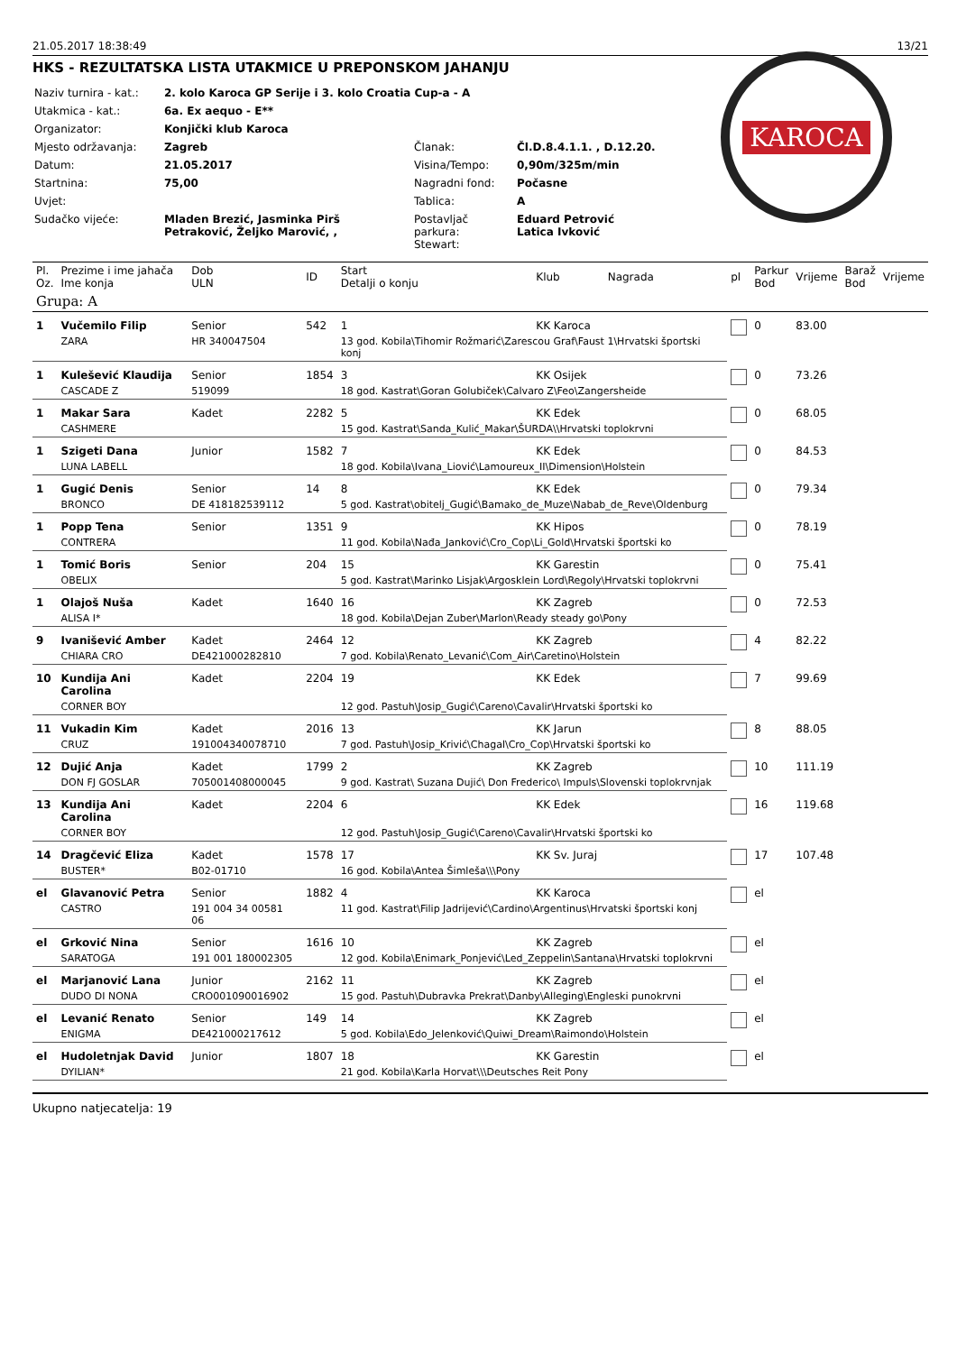21.05.2017 18:38:49 13/21
HKS - REZULTATSKA LISTA UTAKMICE U PREPONSKOM JAHANJU
| Naziv turnira - kat.: | 2. kolo Karoca GP Serije i 3. kolo Croatia Cup-a - A | | |
| Utakmica - kat.: | 6a. Ex aequo - E** | | |
| Organizator: | Konjički klub Karoca | | |
| Mjesto održavanja: | Zagreb | Članak: | Čl.D.8.4.1.1. , D.12.20. |
| Datum: | 21.05.2017 | Visina/Tempo: | 0,90m/325m/min |
| Startnina: | 75,00 | Nagradni fond: | Počasne |
| Uvjet: | | Tablica: | A |
| Sudačko vijeće: | Mladen Brezić, Jasminka Pirš Petraković, Željko Marović, , | Postavljač parkura: Stewart: | Eduard Petrović Latica Ivković |
KAROCA
| Pl. Oz. | Prezime i ime jahača Ime konja | Dob ULN | ID | Start Detalji o konju | Klub | Nagrada | pl | Parkur Bod | Vrijeme | Barаž Bod | Vrijeme |
| --- | --- | --- | --- | --- | --- | --- | --- | --- | --- | --- | --- |
| Grupa: A | | | | | | | | | | | |
| 1 | Vučemilo Filip | Senior | 542 | 1 | KK Karoca | | | 0 | 83.00 | | |
| | ZARA | HR 340047504 | | 13 god. Kobila\Tihomir Rožmarić\Zarescou Graf\Faust 1\Hrvatski športski konj | | | | | | | |
| 1 | Kulešević Klaudija | Senior | 1854 | 3 | KK Osijek | | | 0 | 73.26 | | |
| | CASCADE Z | 519099 | | 18 god. Kastrat\Goran Golubiček\Calvaro Z\Feo\Zangersheide | | | | | | | |
| 1 | Makar Sara | Kadet | 2282 | 5 | KK Edek | | | 0 | 68.05 | | |
| | CASHMERE | | | 15 god. Kastrat\Sanda_Kulić_Makar\ŠURDA\\Hrvatski toplokrvni | | | | | | | |
| 1 | Szigeti Dana | Junior | 1582 | 7 | KK Edek | | | 0 | 84.53 | | |
| | LUNA LABELL | | | 18 god. Kobila\Ivana_Liović\Lamoureux_II\Dimension\Holstein | | | | | | | |
| 1 | Gugić Denis | Senior | 14 | 8 | KK Edek | | | 0 | 79.34 | | |
| | BRONCO | DE 418182539112 | | 5 god. Kastrat\obitelj_Gugić\Bamako_de_Muze\Nabab_de_Reve\Oldenburg | | | | | | | |
| 1 | Popp Tena | Senior | 1351 | 9 | KK Hipos | | | 0 | 78.19 | | |
| | CONTRERA | | | 11 god. Kobila\Nađa_Janković\Cro_Cop\Li_Gold\Hrvatski športski ko | | | | | | | |
| 1 | Tomić Boris | Senior | 204 | 15 | KK Garestin | | | 0 | 75.41 | | |
| | OBELIX | | | 5 god. Kastrat\Marinko Lisjak\Argosklein Lord\Regoly\Hrvatski toplokrvni | | | | | | | |
| 1 | Olajoš Nuša | Kadet | 1640 | 16 | KK Zagreb | | | 0 | 72.53 | | |
| | ALISA I* | | | 18 god. Kobila\Dejan Zuber\Marlon\Ready steady go\Pony | | | | | | | |
| 9 | Ivanišević Amber | Kadet | 2464 | 12 | KK Zagreb | | | 4 | 82.22 | | |
| | CHIARA CRO | DE421000282810 | | 7 god. Kobila\Renato_Levanić\Com_Air\Caretino\Holstein | | | | | | | |
| 10 | Kundija Ani Carolina | Kadet | 2204 | 19 | KK Edek | | | 7 | 99.69 | | |
| | CORNER BOY | | | 12 god. Pastuh\Josip_Gugić\Careno\Cavalir\Hrvatski športski ko | | | | | | | |
| 11 | Vukadin Kim | Kadet | 2016 | 13 | KK Jarun | | | 8 | 88.05 | | |
| | CRUZ | 191004340078710 | | 7 god. Pastuh\Josip_Krivić\Chagal\Cro_Cop\Hrvatski športski ko | | | | | | | |
| 12 | Dujić Anja | Kadet | 1799 | 2 | KK Zagreb | | | 10 | 111.19 | | |
| | DON FJ GOSLAR | 705001408000045 | | 9 god. Kastrat\ Suzana Dujić\ Don Frederico\ Impuls\Slovenski toplokrvnjak | | | | | | | |
| 13 | Kundija Ani Carolina | Kadet | 2204 | 6 | KK Edek | | | 16 | 119.68 | | |
| | CORNER BOY | | | 12 god. Pastuh\Josip_Gugić\Careno\Cavalir\Hrvatski športski ko | | | | | | | |
| 14 | Dragčević Eliza | Kadet | 1578 | 17 | KK Sv. Juraj | | | 17 | 107.48 | | |
| | BUSTER* | B02-01710 | | 16 god. Kobila\Antea Šimleša\\\Pony | | | | | | | |
| el | Glavanović Petra | Senior | 1882 | 4 | KK Karoca | | | el | | | |
| | CASTRO | 191 004 34 00581 06 | | 11 god. Kastrat\Filip Jadrijević\Cardino\Argentinus\Hrvatski športski konj | | | | | | | |
| el | Grković Nina | Senior | 1616 | 10 | KK Zagreb | | | el | | | |
| | SARATOGA | 191 001 180002305 | | 12 god. Kobila\Enimark_Ponjević\Led_Zeppelin\Santana\Hrvatski toplokrvni | | | | | | | |
| el | Marjanović Lana | Junior | 2162 | 11 | KK Zagreb | | | el | | | |
| | DUDO DI NONA | CRO001090016902 | | 15 god. Pastuh\Dubravka Prekrat\Danby\Alleging\Engleski punokrvni | | | | | | | |
| el | Levanić Renato | Senior | 149 | 14 | KK Zagreb | | | el | | | |
| | ENIGMA | DE421000217612 | | 5 god. Kobila\Edo_Jelenković\Quiwi_Dream\Raimondo\Holstein | | | | | | | |
| el | Hudoletnjak David | Junior | 1807 | 18 | KK Garestin | | | el | | | |
| | DYILIAN* | | | 21 god. Kobila\Karla Horvat\\\Deutsches Reit Pony | | | | | | | |
Ukupno natjecatelja: 19